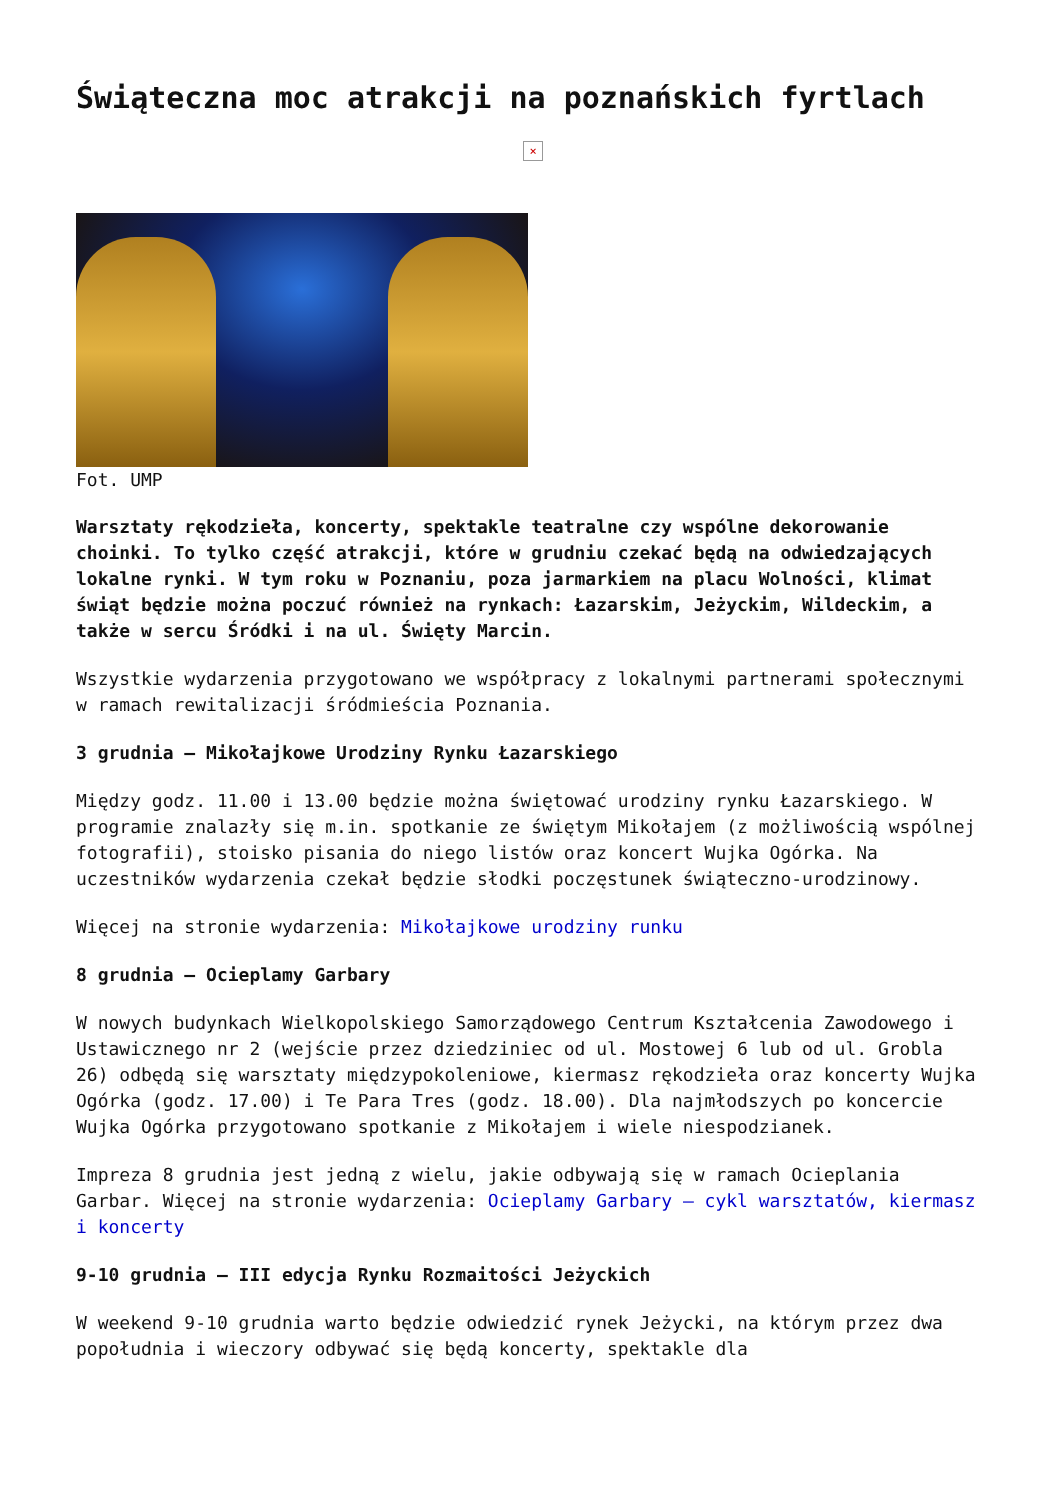Świąteczna moc atrakcji na poznańskich fyrtlach
×
Fot. UMP
Warsztaty rękodzieła, koncerty, spektakle teatralne czy wspólne dekorowanie choinki. To tylko część atrakcji, które w grudniu czekać będą na odwiedzających lokalne rynki. W tym roku w Poznaniu, poza jarmarkiem na placu Wolności, klimat świąt będzie można poczuć również na rynkach: Łazarskim, Jeżyckim, Wildeckim, a także w sercu Śródki i na ul. Święty Marcin.
Wszystkie wydarzenia przygotowano we współpracy z lokalnymi partnerami społecznymi w ramach rewitalizacji śródmieścia Poznania.
3 grudnia – Mikołajkowe Urodziny Rynku Łazarskiego
Między godz. 11.00 i 13.00 będzie można świętować urodziny rynku Łazarskiego. W programie znalazły się m.in. spotkanie ze świętym Mikołajem (z możliwością wspólnej fotografii), stoisko pisania do niego listów oraz koncert Wujka Ogórka. Na uczestników wydarzenia czekał będzie słodki poczęstunek świąteczno-urodzinowy.
Więcej na stronie wydarzenia: Mikołajkowe urodziny runku
8 grudnia – Ocieplamy Garbary
W nowych budynkach Wielkopolskiego Samorządowego Centrum Kształcenia Zawodowego i Ustawicznego nr 2 (wejście przez dziedziniec od ul. Mostowej 6 lub od ul. Grobla 26) odbędą się warsztaty międzypokoleniowe, kiermasz rękodzieła oraz koncerty Wujka Ogórka (godz. 17.00) i Te Para Tres (godz. 18.00). Dla najmłodszych po koncercie Wujka Ogórka przygotowano spotkanie z Mikołajem i wiele niespodzianek.
Impreza 8 grudnia jest jedną z wielu, jakie odbywają się w ramach Ocieplania Garbar. Więcej na stronie wydarzenia: Ocieplamy Garbary – cykl warsztatów, kiermasz i koncerty
9-10 grudnia – III edycja Rynku Rozmaitości Jeżyckich
W weekend 9-10 grudnia warto będzie odwiedzić rynek Jeżycki, na którym przez dwa popołudnia i wieczory odbywać się będą koncerty, spektakle dla